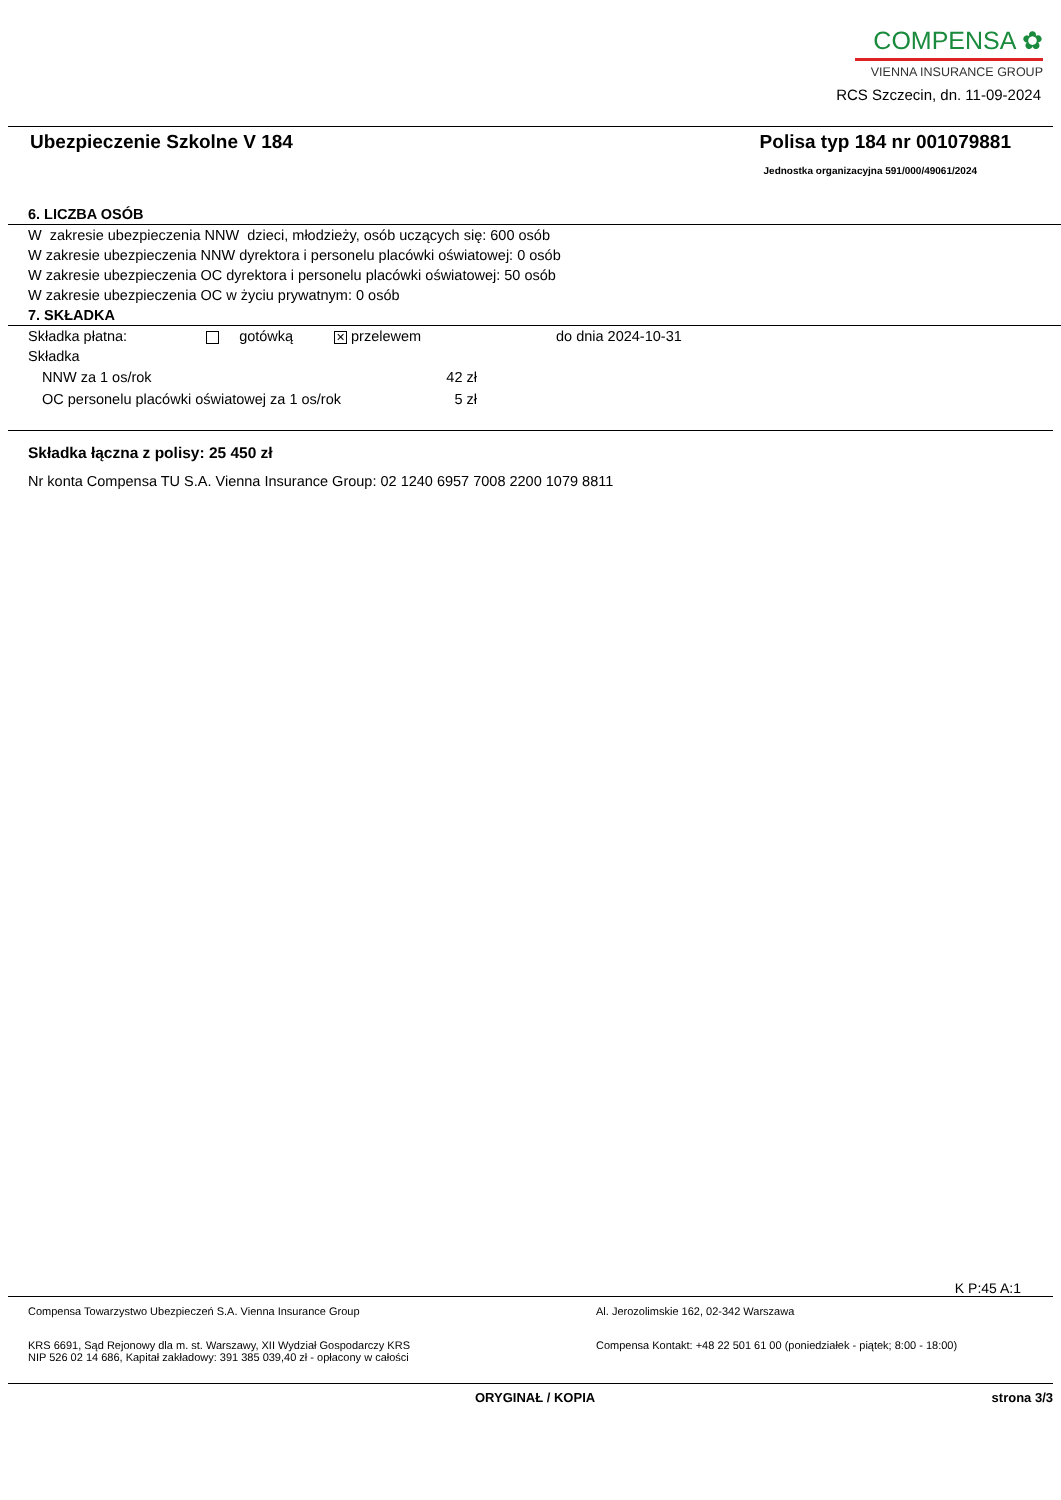COMPENSA ✿
VIENNA INSURANCE GROUP
RCS Szczecin, dn. 11-09-2024
Ubezpieczenie Szkolne V 184 Polisa typ 184 nr 001079881
Jednostka organizacyjna 591/000/49061/2024
6. LICZBA OSÓB
W zakresie ubezpieczenia NNW dzieci, młodzieży, osób uczących się: 600 osób
W zakresie ubezpieczenia NNW dyrektora i personelu placówki oświatowej: 0 osób
W zakresie ubezpieczenia OC dyrektora i personelu placówki oświatowej: 50 osób
W zakresie ubezpieczenia OC w życiu prywatnym: 0 osób
7. SKŁADKA
Składka płatna: gotówką ✕ przelewem do dnia 2024-10-31
Składka
NNW za 1 os/rok 42 zł
OC personelu placówki oświatowej za 1 os/rok 5 zł
Składka łączna z polisy: 25 450 zł
Nr konta Compensa TU S.A. Vienna Insurance Group: 02 1240 6957 7008 2200 1079 8811
K P:45 A:1
Compensa Towarzystwo Ubezpieczeń S.A. Vienna Insurance Group
KRS 6691, Sąd Rejonowy dla m. st. Warszawy, XII Wydział Gospodarczy KRS
NIP 526 02 14 686, Kapitał zakładowy: 391 385 039,40 zł - opłacony w całości
Al. Jerozolimskie 162, 02-342 Warszawa
Compensa Kontakt: +48 22 501 61 00 (poniedziałek - piątek; 8:00 - 18:00)
ORYGINAŁ / KOPIA strona 3/3